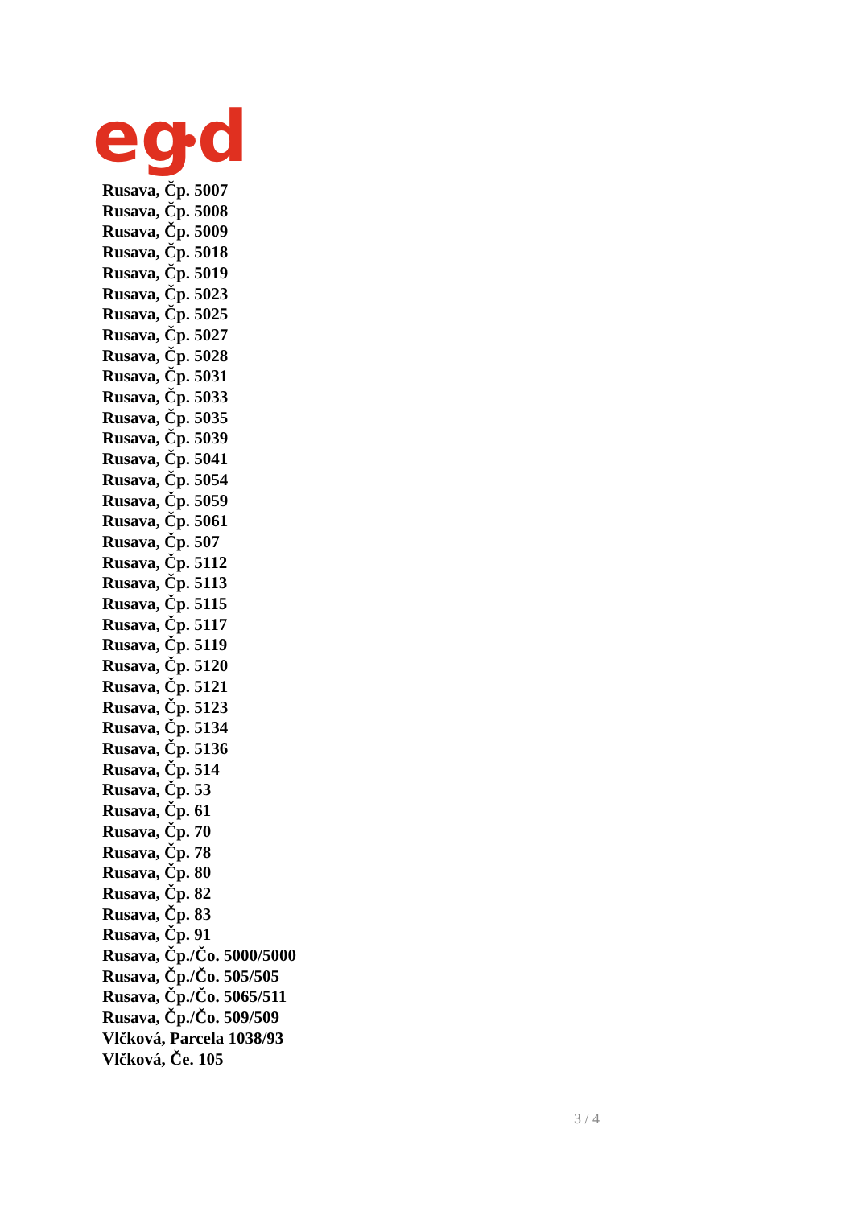eg
d
Rusava, Čp. 5007
Rusava, Čp. 5008
Rusava, Čp. 5009
Rusava, Čp. 5018
Rusava, Čp. 5019
Rusava, Čp. 5023
Rusava, Čp. 5025
Rusava, Čp. 5027
Rusava, Čp. 5028
Rusava, Čp. 5031
Rusava, Čp. 5033
Rusava, Čp. 5035
Rusava, Čp. 5039
Rusava, Čp. 5041
Rusava, Čp. 5054
Rusava, Čp. 5059
Rusava, Čp. 5061
Rusava, Čp. 507
Rusava, Čp. 5112
Rusava, Čp. 5113
Rusava, Čp. 5115
Rusava, Čp. 5117
Rusava, Čp. 5119
Rusava, Čp. 5120
Rusava, Čp. 5121
Rusava, Čp. 5123
Rusava, Čp. 5134
Rusava, Čp. 5136
Rusava, Čp. 514
Rusava, Čp. 53
Rusava, Čp. 61
Rusava, Čp. 70
Rusava, Čp. 78
Rusava, Čp. 80
Rusava, Čp. 82
Rusava, Čp. 83
Rusava, Čp. 91
Rusava, Čp./Čo. 5000/5000
Rusava, Čp./Čo. 505/505
Rusava, Čp./Čo. 5065/511
Rusava, Čp./Čo. 509/509
Vlčková, Parcela 1038/93
Vlčková, Če. 105
3 / 4